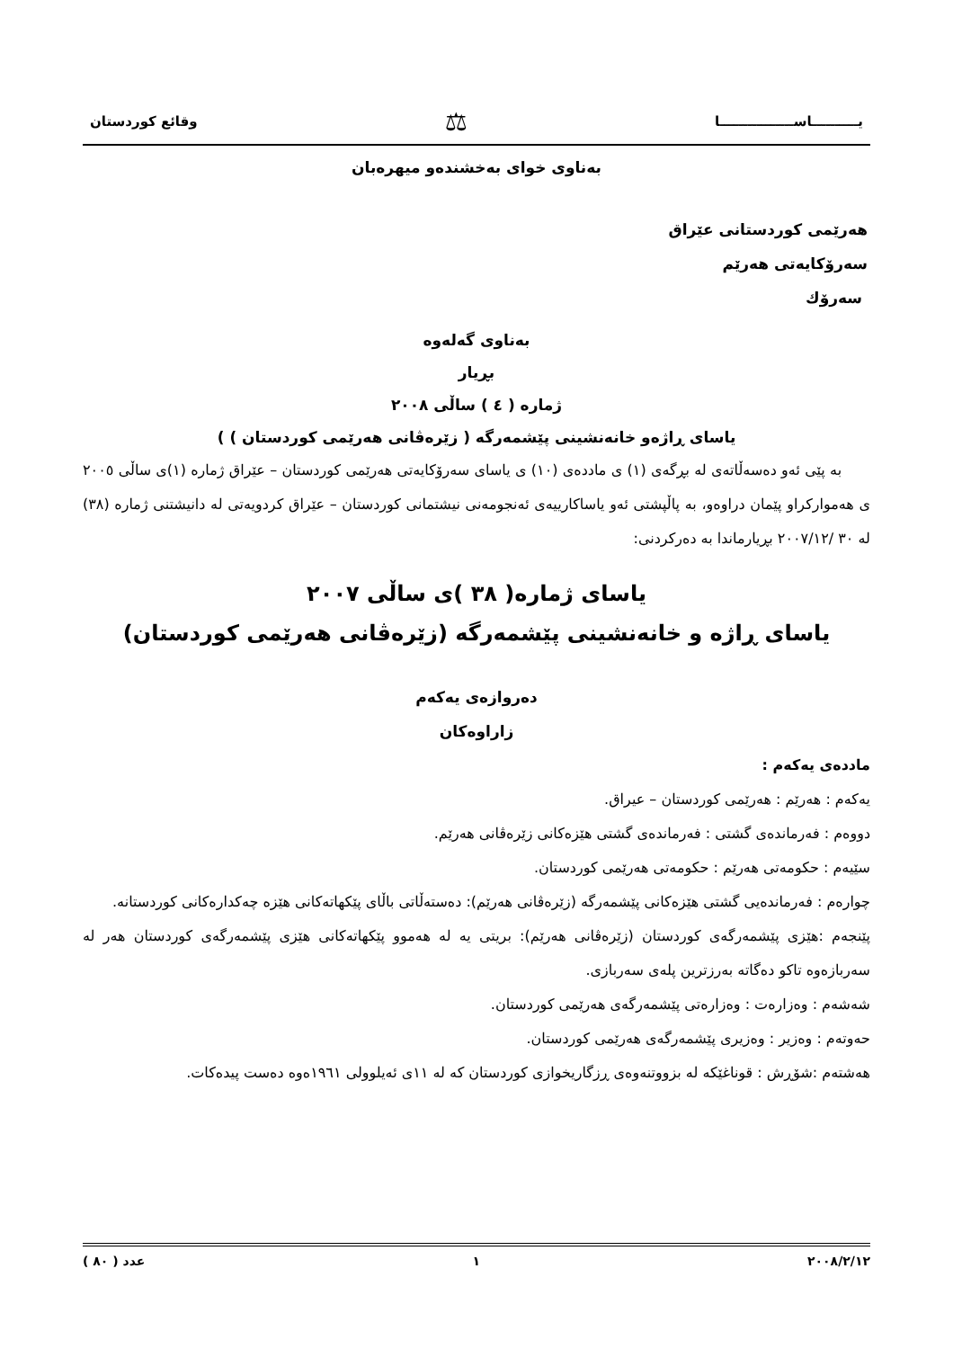يــــــــــاســــــــــــــــا ⚖ وقائع كوردستان
بەناوی خوای بەخشندەو میهرەبان
هەرێمی کوردستانی عێراق
سەرۆکایەتی هەرێم
سەرۆك
بەناوی گەلەوە
بڕیار
ژمارە ( ٤ ) ساڵی ٢٠٠٨
یاسای ڕاژەو خانەنشینی پێشمەرگە ( زێرەڤانی هەرێمی کوردستان ) )
بە پێی ئەو دەسەڵاتەی لە بڕگەی (١) ی ماددەی (١٠) ی یاسای سەرۆکایەتی هەرێمی کوردستان – عێراق ژمارە (١)ی ساڵی ٢٠٠٥ ی هەموارکراو پێمان دراوەو، بە پاڵپشتی ئەو یاساکارییەی ئەنجومەنی نیشتمانی کوردستان – عێراق کردویەتی لە دانیشتنی ژمارە (٣٨) لە ٣٠ /٢٠٠٧/١٢ بڕیارماندا بە دەرکردنی:
یاسای ژمارە( ٣٨ )ی ساڵی ٢٠٠٧
یاسای ڕاژە و خانەنشینی پێشمەرگە (زێرەڤانی هەرێمی کوردستان)
دەروازەی یەکەم
زاراوەکان
ماددەی یەکەم :
یەکەم : هەرێم : هەرێمی کوردستان – عیراق.
دووەم : فەرماندەی گشتی : فەرماندەی گشتی هێزەکانی زێرەڤانی هەرێم.
سێیەم : حکومەتی هەرێم : حکومەتی هەرێمی کوردستان.
چوارەم : فەرماندەیی گشتی هێزەکانی پێشمەرگە (زێرەڤانی هەرێم): دەستەڵاتی باڵای پێکهاتەکانی هێزە چەکدارەکانی کوردستانە.
پێنجەم :هێزی پێشمەرگەی کوردستان (زێرەڤانی هەرێم): بریتی یە لە هەموو پێکهاتەکانی هێزی پێشمەرگەی کوردستان هەر لە سەربازەوە تاکو دەگاتە بەرزترین پلەی سەربازی.
شەشەم : وەزارەت : وەزارەتی پێشمەرگەی هەرێمی کوردستان.
حەوتەم : وەزیر : وەزیری پێشمەرگەی هەرێمی کوردستان.
هەشتەم :شۆڕش : قوناغێکە لە بزووتنەوەی ڕزگاریخوازی کوردستان کە لە ١١ی ئەیلوولی ١٩٦١ەوە دەست پیدەکات.
٢٠٠٨/٢/١٢ ١ عدد ( ٨٠ )